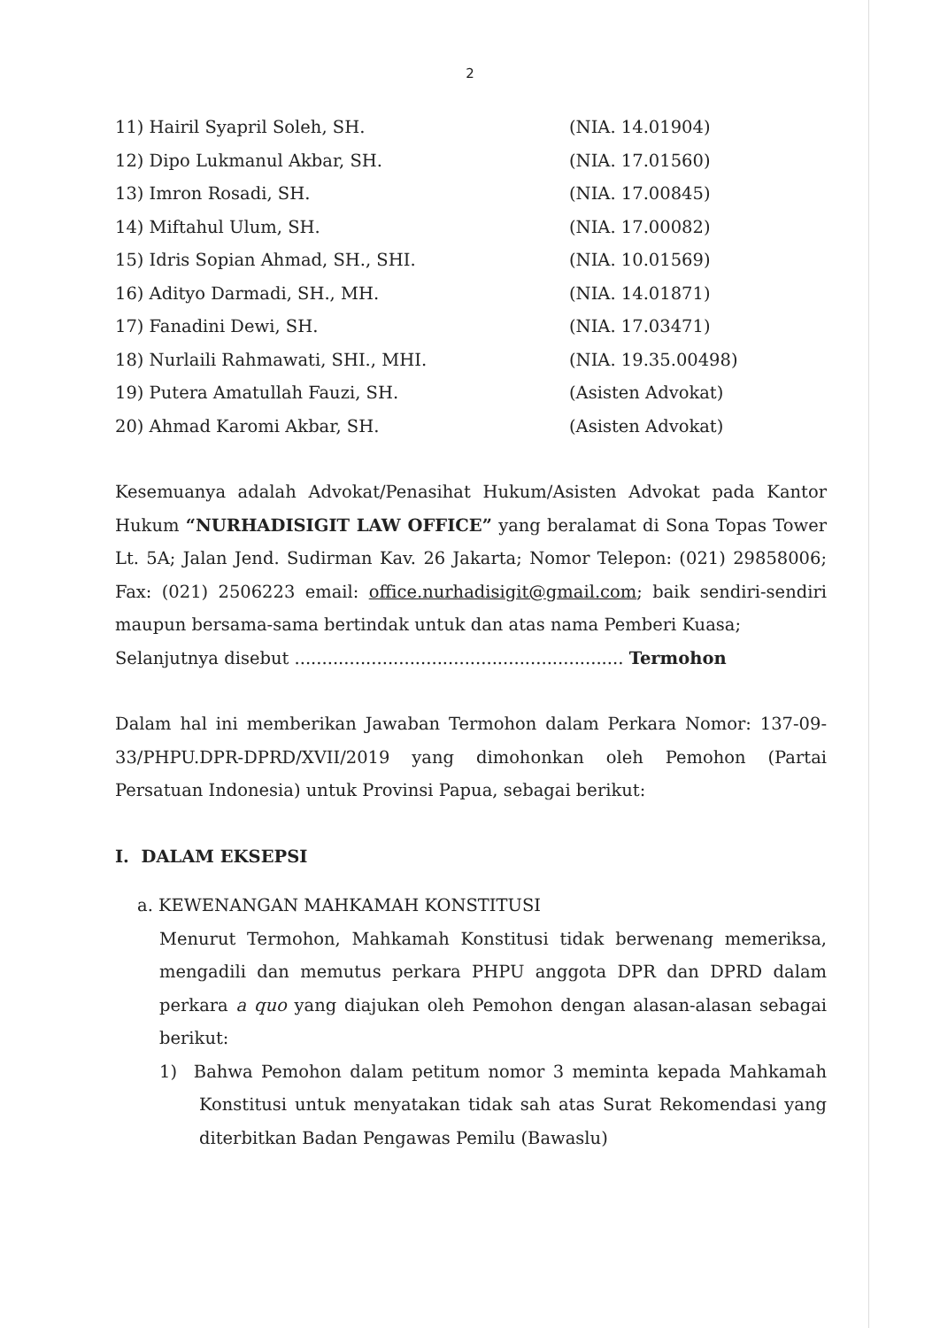2
11) Hairil Syapril Soleh, SH. (NIA. 14.01904)
12) Dipo Lukmanul Akbar, SH. (NIA. 17.01560)
13) Imron Rosadi, SH. (NIA. 17.00845)
14) Miftahul Ulum, SH. (NIA. 17.00082)
15) Idris Sopian Ahmad, SH., SHI. (NIA. 10.01569)
16) Adityo Darmadi, SH., MH. (NIA. 14.01871)
17) Fanadini Dewi, SH. (NIA. 17.03471)
18) Nurlaili Rahmawati, SHI., MHI. (NIA. 19.35.00498)
19) Putera Amatullah Fauzi, SH. (Asisten Advokat)
20) Ahmad Karomi Akbar, SH. (Asisten Advokat)
Kesemuanya adalah Advokat/Penasihat Hukum/Asisten Advokat pada Kantor Hukum “NURHADISIGIT LAW OFFICE” yang beralamat di Sona Topas Tower Lt. 5A; Jalan Jend. Sudirman Kav. 26 Jakarta; Nomor Telepon: (021) 29858006; Fax: (021) 2506223 email: office.nurhadisigit@gmail.com; baik sendiri-sendiri maupun bersama-sama bertindak untuk dan atas nama Pemberi Kuasa;
Selanjutnya disebut ............................................................ Termohon
Dalam hal ini memberikan Jawaban Termohon dalam Perkara Nomor: 137-09-33/PHPU.DPR-DPRD/XVII/2019 yang dimohonkan oleh Pemohon (Partai Persatuan Indonesia) untuk Provinsi Papua, sebagai berikut:
I. DALAM EKSEPSI
a. KEWENANGAN MAHKAMAH KONSTITUSI
Menurut Termohon, Mahkamah Konstitusi tidak berwenang memeriksa, mengadili dan memutus perkara PHPU anggota DPR dan DPRD dalam perkara a quo yang diajukan oleh Pemohon dengan alasan-alasan sebagai berikut:
1) Bahwa Pemohon dalam petitum nomor 3 meminta kepada Mahkamah Konstitusi untuk menyatakan tidak sah atas Surat Rekomendasi yang diterbitkan Badan Pengawas Pemilu (Bawaslu)